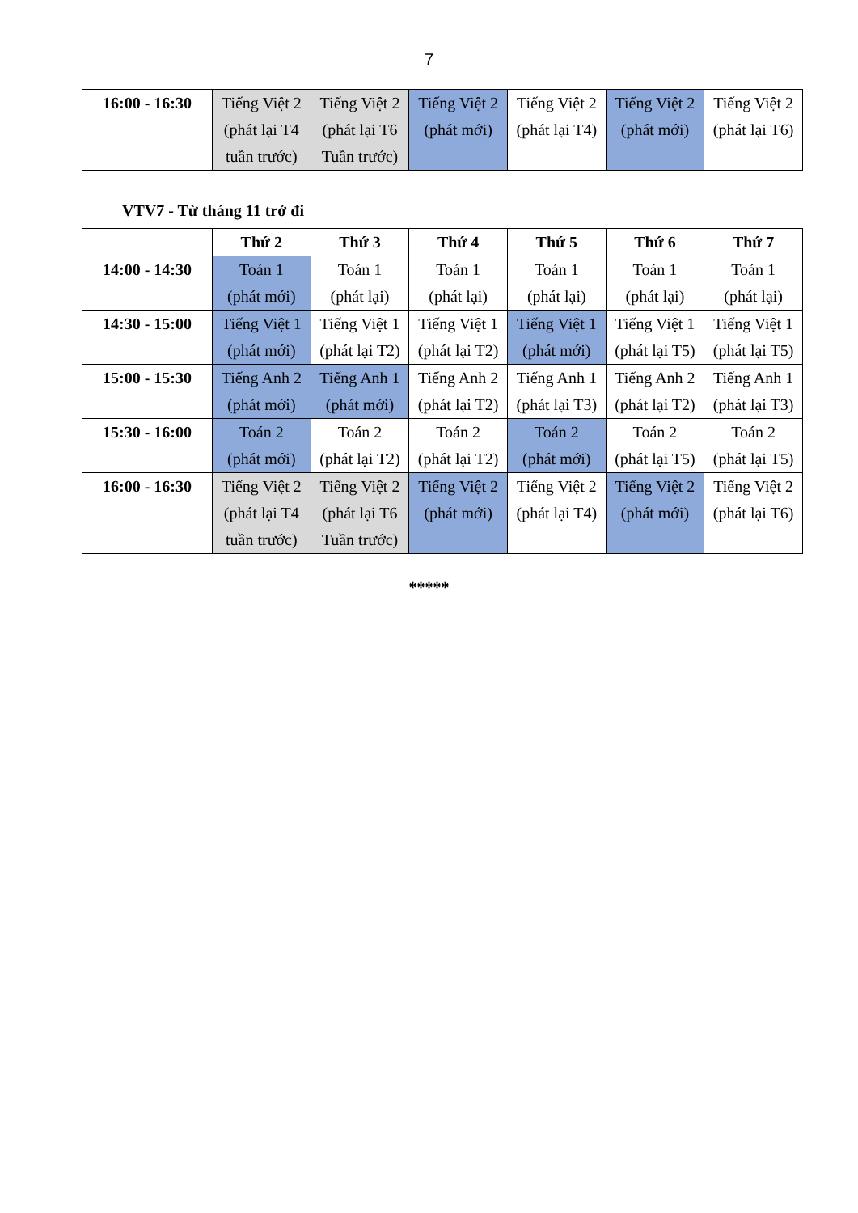7
| 16:00 - 16:30 | Tiếng Việt 2 (phát lại T4 tuần trước) | Tiếng Việt 2 (phát lại T6 Tuần trước) | Tiếng Việt 2 (phát mới) | Tiếng Việt 2 (phát lại T4) | Tiếng Việt 2 (phát mới) | Tiếng Việt 2 (phát lại T6) |
VTV7 - Từ tháng 11 trở đi
| | Thứ 2 | Thứ 3 | Thứ 4 | Thứ 5 | Thứ 6 | Thứ 7 |
| --- | --- | --- | --- | --- | --- | --- |
| 14:00 - 14:30 | Toán 1 (phát mới) | Toán 1 (phát lại) | Toán 1 (phát lại) | Toán 1 (phát lại) | Toán 1 (phát lại) | Toán 1 (phát lại) |
| 14:30 - 15:00 | Tiếng Việt 1 (phát mới) | Tiếng Việt 1 (phát lại T2) | Tiếng Việt 1 (phát lại T2) | Tiếng Việt 1 (phát mới) | Tiếng Việt 1 (phát lại T5) | Tiếng Việt 1 (phát lại T5) |
| 15:00 - 15:30 | Tiếng Anh 2 (phát mới) | Tiếng Anh 1 (phát mới) | Tiếng Anh 2 (phát lại T2) | Tiếng Anh 1 (phát lại T3) | Tiếng Anh 2 (phát lại T2) | Tiếng Anh 1 (phát lại T3) |
| 15:30 - 16:00 | Toán 2 (phát mới) | Toán 2 (phát lại T2) | Toán 2 (phát lại T2) | Toán 2 (phát mới) | Toán 2 (phát lại T5) | Toán 2 (phát lại T5) |
| 16:00 - 16:30 | Tiếng Việt 2 (phát lại T4 tuần trước) | Tiếng Việt 2 (phát lại T6 Tuần trước) | Tiếng Việt 2 (phát mới) | Tiếng Việt 2 (phát lại T4) | Tiếng Việt 2 (phát mới) | Tiếng Việt 2 (phát lại T6) |
*****